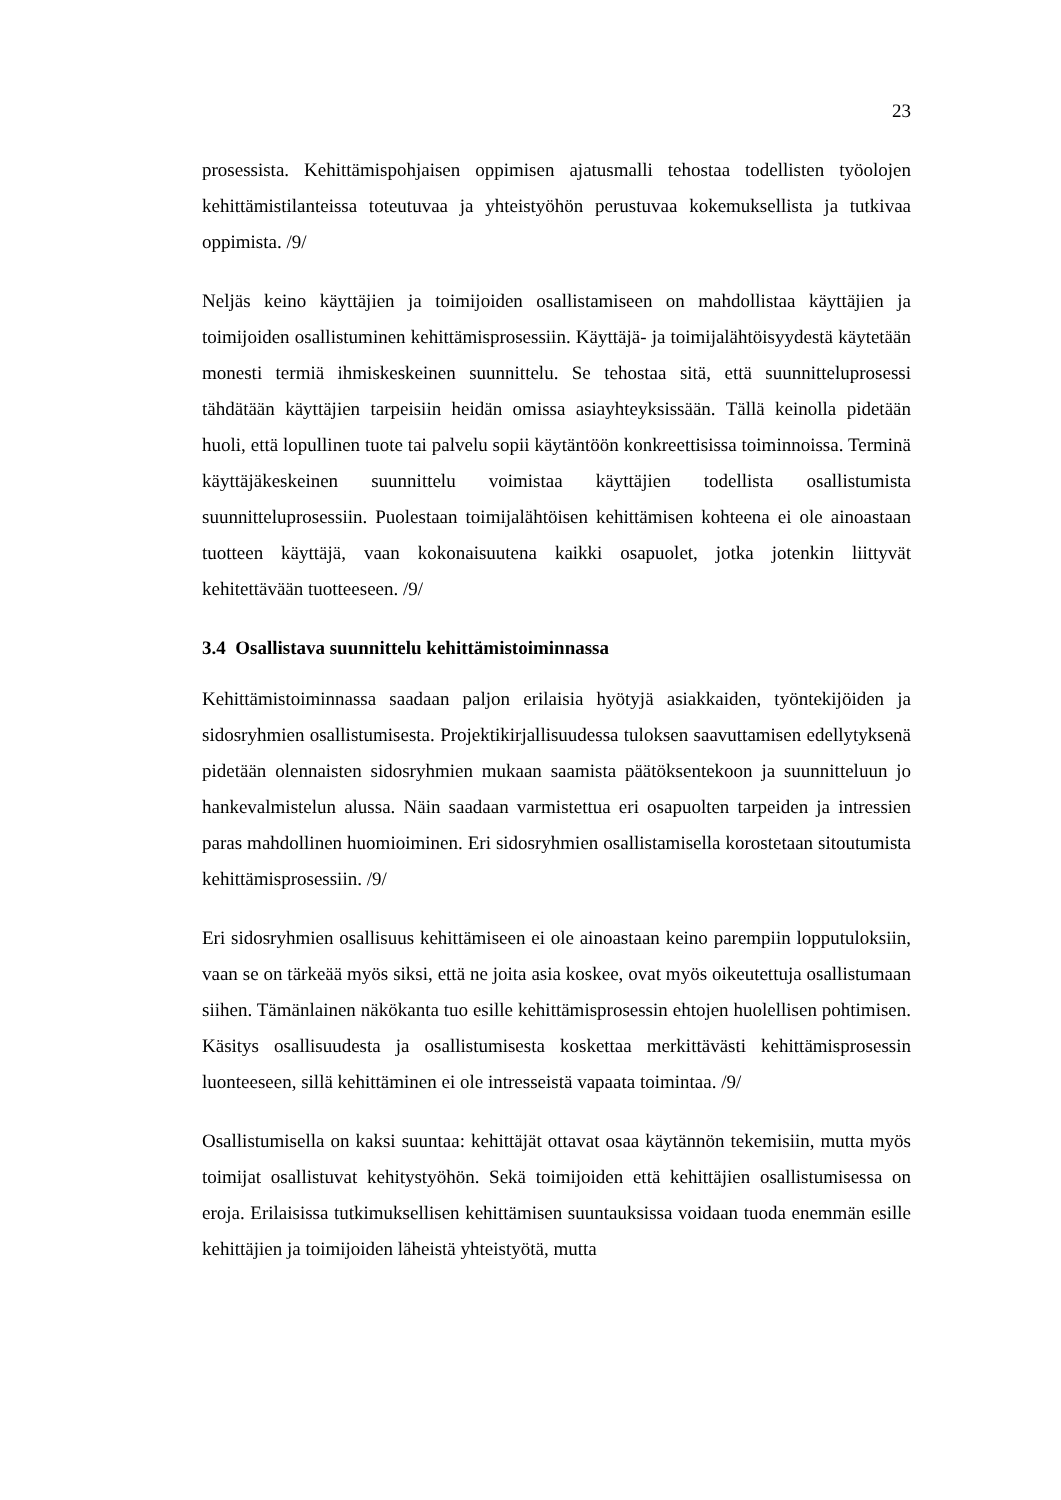23
prosessista. Kehittämispohjaisen oppimisen ajatusmalli tehostaa todellisten työolojen kehittämistilanteissa toteutuvaa ja yhteistyöhön perustuvaa kokemuksellista ja tutkivaa oppimista. /9/
Neljäs keino käyttäjien ja toimijoiden osallistamiseen on mahdollistaa käyttäjien ja toimijoiden osallistuminen kehittämisprosessiin. Käyttäjä- ja toimijalähtöisyydestä käytetään monesti termiä ihmiskeskeinen suunnittelu. Se tehostaa sitä, että suunnitteluprosessi tähdätään käyttäjien tarpeisiin heidän omissa asiayhteyksissään. Tällä keinolla pidetään huoli, että lopullinen tuote tai palvelu sopii käytäntöön konkreettisissa toiminnoissa. Terminä käyttäjäkeskeinen suunnittelu voimistaa käyttäjien todellista osallistumista suunnitteluprosessiin. Puolestaan toimijalähtöisen kehittämisen kohteena ei ole ainoastaan tuotteen käyttäjä, vaan kokonaisuutena kaikki osapuolet, jotka jotenkin liittyvät kehitettävään tuotteeseen. /9/
3.4 Osallistava suunnittelu kehittämistoiminnassa
Kehittämistoiminnassa saadaan paljon erilaisia hyötyjä asiakkaiden, työntekijöiden ja sidosryhmien osallistumisesta. Projektikirjallisuudessa tuloksen saavuttamisen edellytyksenä pidetään olennaisten sidosryhmien mukaan saamista päätöksentekoon ja suunnitteluun jo hankevalmistelun alussa. Näin saadaan varmistettua eri osapuolten tarpeiden ja intressien paras mahdollinen huomioiminen. Eri sidosryhmien osallistamisella korostetaan sitoutumista kehittämisprosessiin. /9/
Eri sidosryhmien osallisuus kehittämiseen ei ole ainoastaan keino parempiin lopputuloksiin, vaan se on tärkeää myös siksi, että ne joita asia koskee, ovat myös oikeutettuja osallistumaan siihen. Tämänlainen näkökanta tuo esille kehittämisprosessin ehtojen huolellisen pohtimisen. Käsitys osallisuudesta ja osallistumisesta koskettaa merkittävästi kehittämisprosessin luonteeseen, sillä kehittäminen ei ole intresseistä vapaata toimintaa. /9/
Osallistumisella on kaksi suuntaa: kehittäjät ottavat osaa käytännön tekemisiin, mutta myös toimijat osallistuvat kehitystyöhön. Sekä toimijoiden että kehittäjien osallistumisessa on eroja. Erilaisissa tutkimuksellisen kehittämisen suuntauksissa voidaan tuoda enemmän esille kehittäjien ja toimijoiden läheistä yhteistyötä, mutta